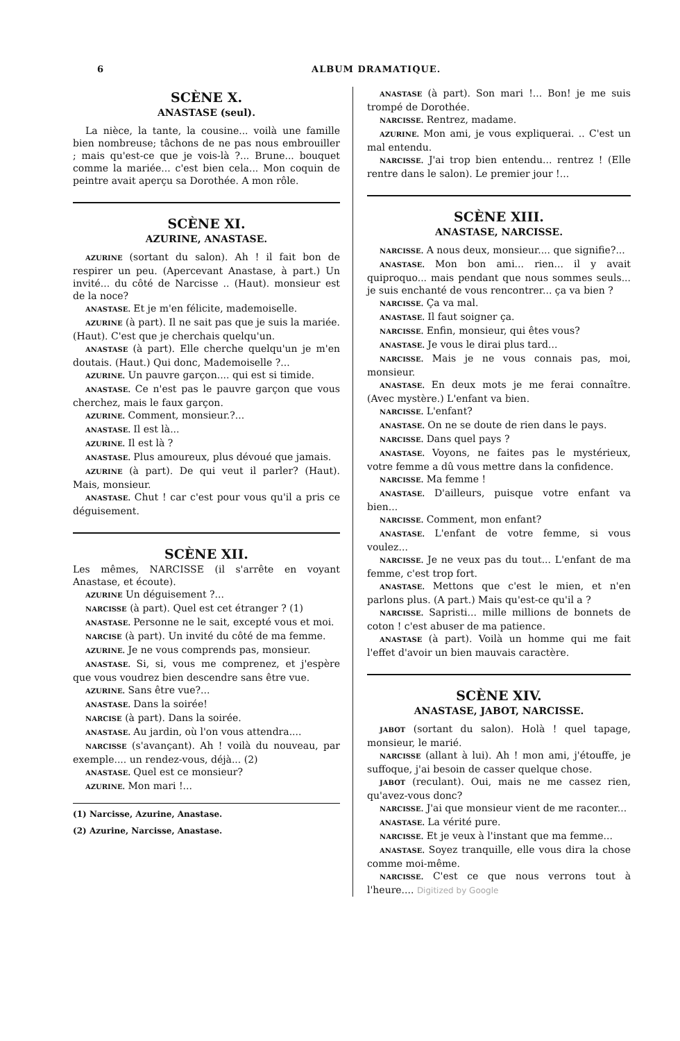6 ALBUM DRAMATIQUE.
SCÈNE X.
ANASTASE (seul).
La nièce, la tante, la cousine... voilà une famille bien nombreuse; tâchons de ne pas nous embrouiller ; mais qu'est-ce que je vois-là ?... Brune... bouquet comme la mariée... c'est bien cela... Mon coquin de peintre avait aperçu sa Dorothée. A mon rôle.
SCÈNE XI.
AZURINE, ANASTASE.
AZURINE (sortant du salon). Ah ! il fait bon de respirer un peu. (Apercevant Anastase, à part.) Un invité... du côté de Narcisse .. (Haut). monsieur est de la noce?
ANASTASE. Et je m'en félicite, mademoiselle.
AZURINE (à part). Il ne sait pas que je suis la mariée. (Haut). C'est que je cherchais quelqu'un.
ANASTASE (à part). Elle cherche quelqu'un je m'en doutais. (Haut.) Qui donc, Mademoiselle ?...
AZURINE. Un pauvre garçon.... qui est si timide.
ANASTASE. Ce n'est pas le pauvre garçon que vous cherchez, mais le faux garçon.
AZURINE. Comment, monsieur.?...
ANASTASE. Il est là...
AZURINE. Il est là ?
ANASTASE. Plus amoureux, plus dévoué que jamais.
AZURINE (à part). De qui veut il parler? (Haut). Mais, monsieur.
ANASTASE. Chut ! car c'est pour vous qu'il a pris ce déguisement.
SCÈNE XII.
Les mêmes, NARCISSE (il s'arrête en voyant Anastase, et écoute).
AZURINE Un déguisement ?...
NARCISSE (à part). Quel est cet étranger ? (1)
ANASTASE. Personne ne le sait, excepté vous et moi.
NARCISE (à part). Un invité du côté de ma femme.
AZURINE. Je ne vous comprends pas, monsieur.
ANASTASE. Si, si, vous me comprenez, et j'espère que vous voudrez bien descendre sans être vue.
AZURINE. Sans être vue?...
ANASTASE. Dans la soirée!
NARCISE (à part). Dans la soirée.
ANASTASE. Au jardin, où l'on vous attendra....
NARCISSE (s'avançant). Ah ! voilà du nouveau, par exemple.... un rendez-vous, déjà... (2)
ANASTASE. Quel est ce monsieur?
AZURINE. Mon mari !...
(1) Narcisse, Azurine, Anastase.
(2) Azurine, Narcisse, Anastase.
ANASTASE (à part). Son mari !... Bon! je me suis trompé de Dorothée.
NARCISSE. Rentrez, madame.
AZURINE. Mon ami, je vous expliquerai. .. C'est un mal entendu.
NARCISSE. J'ai trop bien entendu... rentrez ! (Elle rentre dans le salon). Le premier jour !...
SCÈNE XIII.
ANASTASE, NARCISSE.
NARCISSE. A nous deux, monsieur.... que signifie?...
ANASTASE. Mon bon ami... rien... il y avait quiproquo... mais pendant que nous sommes seuls... je suis enchanté de vous rencontrer... ça va bien ?
NARCISSE. Ça va mal.
ANASTASE. Il faut soigner ça.
NARCISSE. Enfin, monsieur, qui êtes vous?
ANASTASE. Je vous le dirai plus tard...
NARCISSE. Mais je ne vous connais pas, moi, monsieur.
ANASTASE. En deux mots je me ferai connaître. (Avec mystère.) L'enfant va bien.
NARCISSE. L'enfant?
ANASTASE. On ne se doute de rien dans le pays.
NARCISSE. Dans quel pays ?
ANASTASE. Voyons, ne faites pas le mystérieux, votre femme a dû vous mettre dans la confidence.
NARCISSE. Ma femme !
ANASTASE. D'ailleurs, puisque votre enfant va bien...
NARCISSE. Comment, mon enfant?
ANASTASE. L'enfant de votre femme, si vous voulez...
NARCISSE. Je ne veux pas du tout... L'enfant de ma femme, c'est trop fort.
ANASTASE. Mettons que c'est le mien, et n'en parlons plus. (A part.) Mais qu'est-ce qu'il a ?
NARCISSE. Sapristi... mille millions de bonnets de coton ! c'est abuser de ma patience.
ANASTASE (à part). Voilà un homme qui me fait l'effet d'avoir un bien mauvais caractère.
SCÈNE XIV.
ANASTASE, JABOT, NARCISSE.
JABOT (sortant du salon). Holà ! quel tapage, monsieur, le marié.
NARCISSE (allant à lui). Ah ! mon ami, j'étouffe, je suffoque, j'ai besoin de casser quelque chose.
JABOT (reculant). Oui, mais ne me cassez rien, qu'avez-vous donc?
NARCISSE. J'ai que monsieur vient de me raconter...
ANASTASE. La vérité pure.
NARCISSE. Et je veux à l'instant que ma femme...
ANASTASE. Soyez tranquille, elle vous dira la chose comme moi-même.
NARCISSE. C'est ce que nous verrons tout à l'heure.... Digitized by Google